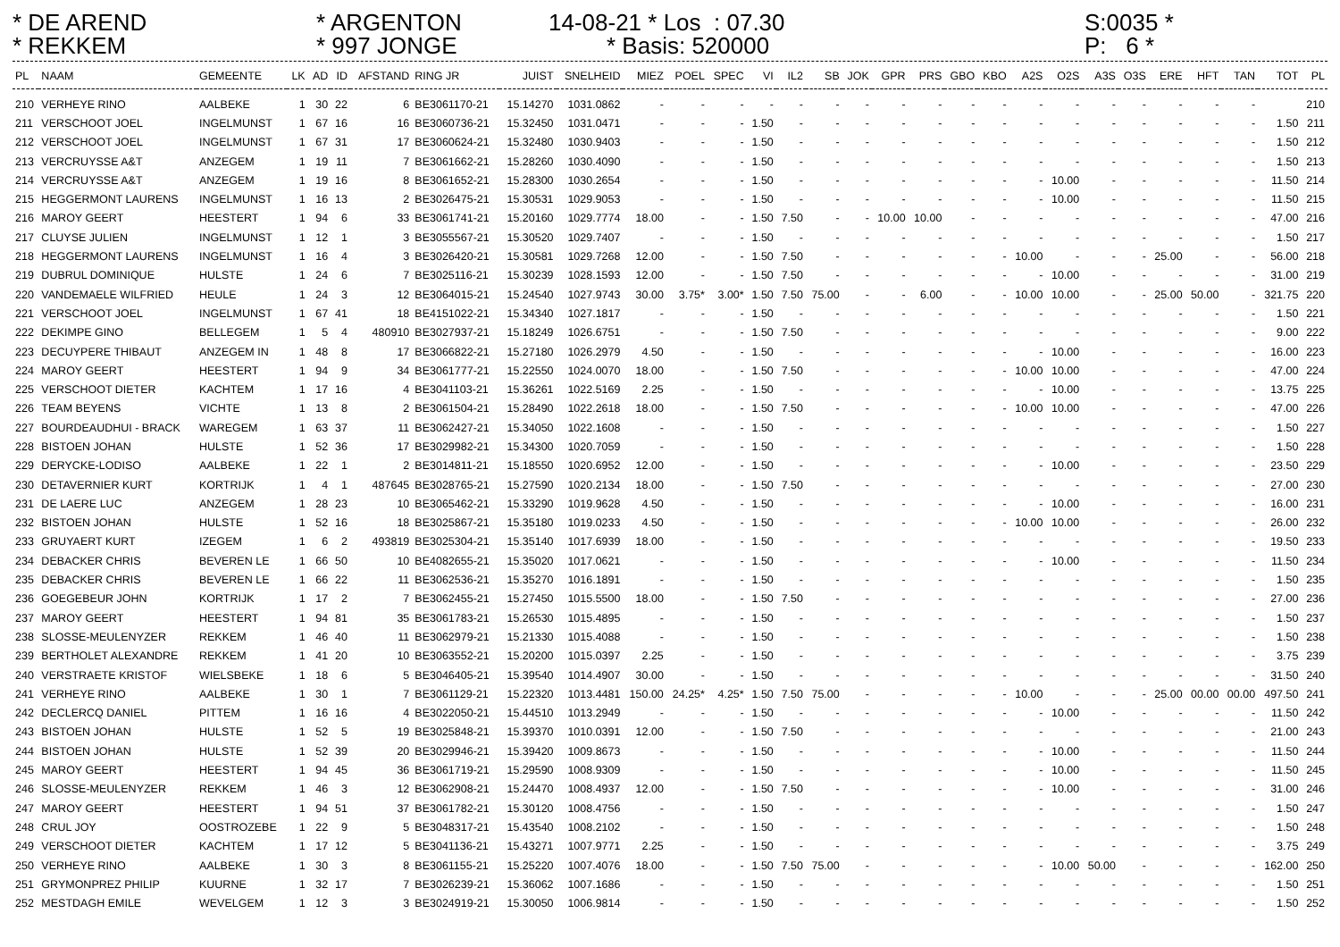* DE AREND
* ARGENTON
14-08-21 * Los : 07.30
S:0035 *
* REKKEM
* 997 JONGE
* Basis: 520000
P: 6 *
| PL | NAAM | GEMEENTE | LK | AD | ID | AFSTAND | RING JR | JUIST | SNELHEID | MIEZ | POEL | SPEC | VI | IL2 | SB | JOK | GPR | PRS | GBO | KBO | A2S | O2S | A3S | O3S | ERE | HFT | TAN | TOT | PL |
| --- | --- | --- | --- | --- | --- | --- | --- | --- | --- | --- | --- | --- | --- | --- | --- | --- | --- | --- | --- | --- | --- | --- | --- | --- | --- | --- | --- | --- | --- |
| 210 | VERHEYE RINO | AALBEKE | 1 | 30 | 22 | 6 | BE3061170-21 | 15.14270 | 1031.0862 | - | - | - | - | - | - | - | - | - | - | - | - | - | - | - | - | - | - | | 210 |
| 211 | VERSCHOOT JOEL | INGELMUNST | 1 | 67 | 16 | 16 | BE3060736-21 | 15.32450 | 1031.0471 | - | - | - | 1.50 | - | - | - | - | - | - | - | - | - | - | - | - | - | - | 1.50 | 211 |
| 212 | VERSCHOOT JOEL | INGELMUNST | 1 | 67 | 31 | 17 | BE3060624-21 | 15.32480 | 1030.9403 | - | - | - | 1.50 | - | - | - | - | - | - | - | - | - | - | - | - | - | - | 1.50 | 212 |
| 213 | VERCRUYSSE A&T | ANZEGEM | 1 | 19 | 11 | 7 | BE3061662-21 | 15.28260 | 1030.4090 | - | - | - | 1.50 | - | - | - | - | - | - | - | - | - | - | - | - | - | - | 1.50 | 213 |
| 214 | VERCRUYSSE A&T | ANZEGEM | 1 | 19 | 16 | 8 | BE3061652-21 | 15.28300 | 1030.2654 | - | - | - | 1.50 | - | - | - | - | - | - | - | - | 10.00 | - | - | - | - | - | 11.50 | 214 |
| 215 | HEGGERMONT LAURENS | INGELMUNST | 1 | 16 | 13 | 2 | BE3026475-21 | 15.30531 | 1029.9053 | - | - | - | 1.50 | - | - | - | - | - | - | - | - | 10.00 | - | - | - | - | - | 11.50 | 215 |
| 216 | MAROY GEERT | HEESTERT | 1 | 94 | 6 | 33 | BE3061741-21 | 15.20160 | 1029.7774 | 18.00 | - | - | 1.50 | 7.50 | - | - | 10.00 | 10.00 | - | - | - | - | - | - | - | - | - | 47.00 | 216 |
| 217 | CLUYSE JULIEN | INGELMUNST | 1 | 12 | 1 | 3 | BE3055567-21 | 15.30520 | 1029.7407 | - | - | - | 1.50 | - | - | - | - | - | - | - | - | - | - | - | - | - | - | 1.50 | 217 |
| 218 | HEGGERMONT LAURENS | INGELMUNST | 1 | 16 | 4 | 3 | BE3026420-21 | 15.30581 | 1029.7268 | 12.00 | - | - | 1.50 | 7.50 | - | - | - | - | - | - | 10.00 | - | - | - | 25.00 | - | - | 56.00 | 218 |
| 219 | DUBRUL DOMINIQUE | HULSTE | 1 | 24 | 6 | 7 | BE3025116-21 | 15.30239 | 1028.1593 | 12.00 | - | - | 1.50 | 7.50 | - | - | - | - | - | - | - | 10.00 | - | - | - | - | - | 31.00 | 219 |
| 220 | VANDEMAELE WILFRIED | HEULE | 1 | 24 | 3 | 12 | BE3064015-21 | 15.24540 | 1027.9743 | 30.00 | 3.75* | 3.00* | 1.50 | 7.50 | 75.00 | - | - | 6.00 | - | - | 10.00 | 10.00 | - | - | 25.00 | 50.00 | - | 321.75 | 220 |
| 221 | VERSCHOOT JOEL | INGELMUNST | 1 | 67 | 41 | 18 | BE4151022-21 | 15.34340 | 1027.1817 | - | - | - | 1.50 | - | - | - | - | - | - | - | - | - | - | - | - | - | - | 1.50 | 221 |
| 222 | DEKIMPE GINO | BELLEGEM | 1 | 5 | 4 | 480910 | BE3027937-21 | 15.18249 | 1026.6751 | - | - | - | 1.50 | 7.50 | - | - | - | - | - | - | - | - | - | - | - | - | - | 9.00 | 222 |
| 223 | DECUYPERE THIBAUT | ANZEGEM IN | 1 | 48 | 8 | 17 | BE3066822-21 | 15.27180 | 1026.2979 | 4.50 | - | - | 1.50 | - | - | - | - | - | - | - | - | 10.00 | - | - | - | - | - | 16.00 | 223 |
| 224 | MAROY GEERT | HEESTERT | 1 | 94 | 9 | 34 | BE3061777-21 | 15.22550 | 1024.0070 | 18.00 | - | - | 1.50 | 7.50 | - | - | - | - | - | - | 10.00 | 10.00 | - | - | - | - | - | 47.00 | 224 |
| 225 | VERSCHOOT DIETER | KACHTEM | 1 | 17 | 16 | 4 | BE3041103-21 | 15.36261 | 1022.5169 | 2.25 | - | - | 1.50 | - | - | - | - | - | - | - | - | 10.00 | - | - | - | - | - | 13.75 | 225 |
| 226 | TEAM BEYENS | VICHTE | 1 | 13 | 8 | 2 | BE3061504-21 | 15.28490 | 1022.2618 | 18.00 | - | - | 1.50 | 7.50 | - | - | - | - | - | - | 10.00 | 10.00 | - | - | - | - | - | 47.00 | 226 |
| 227 | BOURDEAUDHUI - BRACK | WAREGEM | 1 | 63 | 37 | 11 | BE3062427-21 | 15.34050 | 1022.1608 | - | - | - | 1.50 | - | - | - | - | - | - | - | - | - | - | - | - | - | - | 1.50 | 227 |
| 228 | BISTOEN JOHAN | HULSTE | 1 | 52 | 36 | 17 | BE3029982-21 | 15.34300 | 1020.7059 | - | - | - | 1.50 | - | - | - | - | - | - | - | - | - | - | - | - | - | - | 1.50 | 228 |
| 229 | DERYCKE-LODISO | AALBEKE | 1 | 22 | 1 | 2 | BE3014811-21 | 15.18550 | 1020.6952 | 12.00 | - | - | 1.50 | - | - | - | - | - | - | - | - | 10.00 | - | - | - | - | - | 23.50 | 229 |
| 230 | DETAVERNIER KURT | KORTRIJK | 1 | 4 | 1 | 487645 | BE3028765-21 | 15.27590 | 1020.2134 | 18.00 | - | - | 1.50 | 7.50 | - | - | - | - | - | - | - | - | - | - | - | - | - | 27.00 | 230 |
| 231 | DE LAERE LUC | ANZEGEM | 1 | 28 | 23 | 10 | BE3065462-21 | 15.33290 | 1019.9628 | 4.50 | - | - | 1.50 | - | - | - | - | - | - | - | - | 10.00 | - | - | - | - | - | 16.00 | 231 |
| 232 | BISTOEN JOHAN | HULSTE | 1 | 52 | 16 | 18 | BE3025867-21 | 15.35180 | 1019.0233 | 4.50 | - | - | 1.50 | - | - | - | - | - | - | - | 10.00 | 10.00 | - | - | - | - | - | 26.00 | 232 |
| 233 | GRUYAERT KURT | IZEGEM | 1 | 6 | 2 | 493819 | BE3025304-21 | 15.35140 | 1017.6939 | 18.00 | - | - | 1.50 | - | - | - | - | - | - | - | - | - | - | - | - | - | - | 19.50 | 233 |
| 234 | DEBACKER CHRIS | BEVEREN LE | 1 | 66 | 50 | 10 | BE4082655-21 | 15.35020 | 1017.0621 | - | - | - | 1.50 | - | - | - | - | - | - | - | - | 10.00 | - | - | - | - | - | 11.50 | 234 |
| 235 | DEBACKER CHRIS | BEVEREN LE | 1 | 66 | 22 | 11 | BE3062536-21 | 15.35270 | 1016.1891 | - | - | - | 1.50 | - | - | - | - | - | - | - | - | - | - | - | - | - | - | 1.50 | 235 |
| 236 | GOEGEBEUR JOHN | KORTRIJK | 1 | 17 | 2 | 7 | BE3062455-21 | 15.27450 | 1015.5500 | 18.00 | - | - | 1.50 | 7.50 | - | - | - | - | - | - | - | - | - | - | - | - | - | 27.00 | 236 |
| 237 | MAROY GEERT | HEESTERT | 1 | 94 | 81 | 35 | BE3061783-21 | 15.26530 | 1015.4895 | - | - | - | 1.50 | - | - | - | - | - | - | - | - | - | - | - | - | - | - | 1.50 | 237 |
| 238 | SLOSSE-MEULENYZER | REKKEM | 1 | 46 | 40 | 11 | BE3062979-21 | 15.21330 | 1015.4088 | - | - | - | 1.50 | - | - | - | - | - | - | - | - | - | - | - | - | - | - | 1.50 | 238 |
| 239 | BERTHOLET ALEXANDRE | REKKEM | 1 | 41 | 20 | 10 | BE3063552-21 | 15.20200 | 1015.0397 | 2.25 | - | - | 1.50 | - | - | - | - | - | - | - | - | - | - | - | - | - | - | 3.75 | 239 |
| 240 | VERSTRAETE KRISTOF | WIELSBEKE | 1 | 18 | 6 | 5 | BE3046405-21 | 15.39540 | 1014.4907 | 30.00 | - | - | 1.50 | - | - | - | - | - | - | - | - | - | - | - | - | - | - | 31.50 | 240 |
| 241 | VERHEYE RINO | AALBEKE | 1 | 30 | 1 | 7 | BE3061129-21 | 15.22320 | 1013.4481 | 150.00 | 24.25* | 4.25* | 1.50 | 7.50 | 75.00 | - | - | - | - | - | 10.00 | - | - | - | 25.00 | 00.00 | 00.00 | 497.50 | 241 |
| 242 | DECLERCQ DANIEL | PITTEM | 1 | 16 | 16 | 4 | BE3022050-21 | 15.44510 | 1013.2949 | - | - | - | 1.50 | - | - | - | - | - | - | - | - | 10.00 | - | - | - | - | - | 11.50 | 242 |
| 243 | BISTOEN JOHAN | HULSTE | 1 | 52 | 5 | 19 | BE3025848-21 | 15.39370 | 1010.0391 | 12.00 | - | - | 1.50 | 7.50 | - | - | - | - | - | - | - | - | - | - | - | - | - | 21.00 | 243 |
| 244 | BISTOEN JOHAN | HULSTE | 1 | 52 | 39 | 20 | BE3029946-21 | 15.39420 | 1009.8673 | - | - | - | 1.50 | - | - | - | - | - | - | - | - | 10.00 | - | - | - | - | - | 11.50 | 244 |
| 245 | MAROY GEERT | HEESTERT | 1 | 94 | 45 | 36 | BE3061719-21 | 15.29590 | 1008.9309 | - | - | - | 1.50 | - | - | - | - | - | - | - | - | 10.00 | - | - | - | - | - | 11.50 | 245 |
| 246 | SLOSSE-MEULENYZER | REKKEM | 1 | 46 | 3 | 12 | BE3062908-21 | 15.24470 | 1008.4937 | 12.00 | - | - | 1.50 | 7.50 | - | - | - | - | - | - | - | 10.00 | - | - | - | - | - | 31.00 | 246 |
| 247 | MAROY GEERT | HEESTERT | 1 | 94 | 51 | 37 | BE3061782-21 | 15.30120 | 1008.4756 | - | - | - | 1.50 | - | - | - | - | - | - | - | - | - | - | - | - | - | - | 1.50 | 247 |
| 248 | CRUL JOY | OOSTROZEBE | 1 | 22 | 9 | 5 | BE3048317-21 | 15.43540 | 1008.2102 | - | - | - | 1.50 | - | - | - | - | - | - | - | - | - | - | - | - | - | - | 1.50 | 248 |
| 249 | VERSCHOOT DIETER | KACHTEM | 1 | 17 | 12 | 5 | BE3041136-21 | 15.43271 | 1007.9771 | 2.25 | - | - | 1.50 | - | - | - | - | - | - | - | - | - | - | - | - | - | - | 3.75 | 249 |
| 250 | VERHEYE RINO | AALBEKE | 1 | 30 | 3 | 8 | BE3061155-21 | 15.25220 | 1007.4076 | 18.00 | - | - | 1.50 | 7.50 | 75.00 | - | - | - | - | - | - | 10.00 | 50.00 | - | - | - | - | 162.00 | 250 |
| 251 | GRYMONPREZ PHILIP | KUURNE | 1 | 32 | 17 | 7 | BE3026239-21 | 15.36062 | 1007.1686 | - | - | - | 1.50 | - | - | - | - | - | - | - | - | - | - | - | - | - | - | 1.50 | 251 |
| 252 | MESTDAGH EMILE | WEVELGEM | 1 | 12 | 3 | 3 | BE3024919-21 | 15.30050 | 1006.9814 | - | - | - | 1.50 | - | - | - | - | - | - | - | - | - | - | - | - | - | - | 1.50 | 252 |